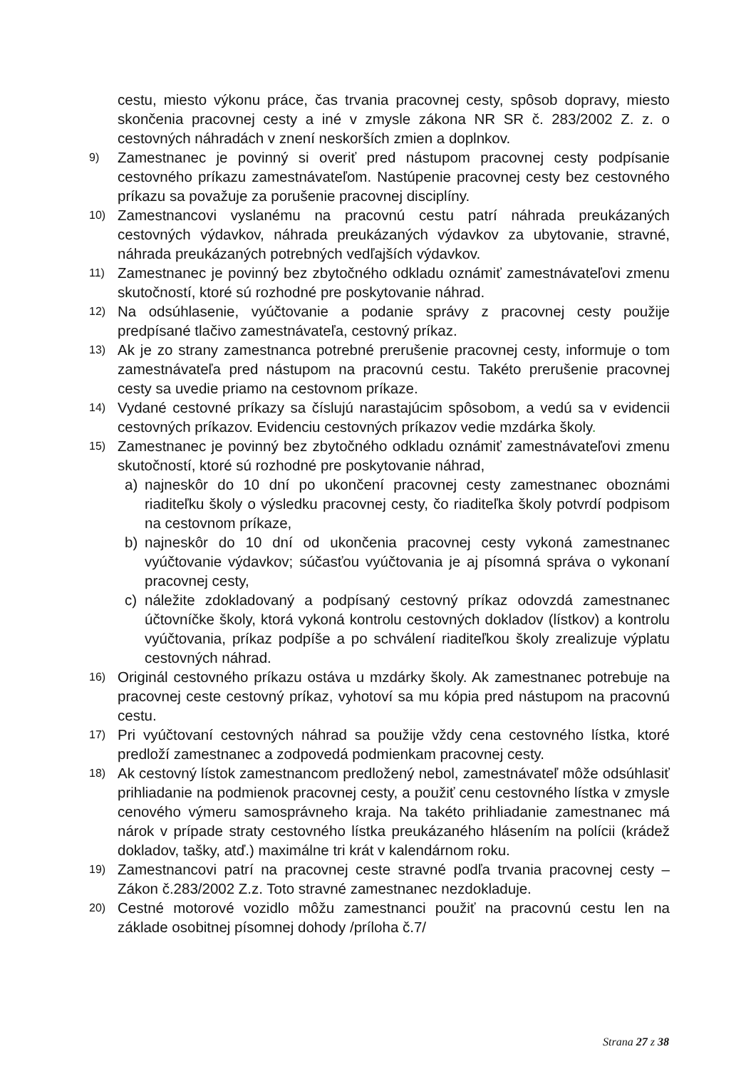cestu, miesto výkonu práce, čas trvania pracovnej cesty, spôsob dopravy, miesto skončenia pracovnej cesty a iné v zmysle zákona NR SR č. 283/2002 Z. z. o cestovných náhradách v znení neskorších zmien a doplnkov.
9) Zamestnanec je povinný si overiť pred nástupom pracovnej cesty podpísanie cestovného príkazu zamestnávateľom. Nastúpenie pracovnej cesty bez cestovného príkazu sa považuje za porušenie pracovnej disciplíny.
10) Zamestnancovi vyslanému na pracovnú cestu patrí náhrada preukázaných cestovných výdavkov, náhrada preukázaných výdavkov za ubytovanie, stravné, náhrada preukázaných potrebných vedľajších výdavkov.
11) Zamestnanec je povinný bez zbytočného odkladu oznámiť zamestnávateľovi zmenu skutočností, ktoré sú rozhodné pre poskytovanie náhrad.
12) Na odsúhlasenie, vyúčtovanie a podanie správy z pracovnej cesty použije predpísané tlačivo zamestnávateľa, cestovný príkaz.
13) Ak je zo strany zamestnanca potrebné prerušenie pracovnej cesty, informuje o tom zamestnávateľa pred nástupom na pracovnú cestu. Takéto prerušenie pracovnej cesty sa uvedie priamo na cestovnom príkaze.
14) Vydané cestovné príkazy sa číslujú narastajúcim spôsobom, a vedú sa v evidencii cestovných príkazov. Evidenciu cestovných príkazov vedie mzdárka školy.
15) Zamestnanec je povinný bez zbytočného odkladu oznámiť zamestnávateľovi zmenu skutočností, ktoré sú rozhodné pre poskytovanie náhrad,
a) najneskôr do 10 dní po ukončení pracovnej cesty zamestnanec oboznámi riaditeľku školy o výsledku pracovnej cesty, čo riaditeľka školy potvrdí podpisom na cestovnom príkaze,
b) najneskôr do 10 dní od ukončenia pracovnej cesty vykoná zamestnanec vyúčtovanie výdavkov; súčasťou vyúčtovania je aj písomná správa o vykonaní pracovnej cesty,
c) náležite zdokladovaný a podpísaný cestovný príkaz odovzdá zamestnanec účtovníčke školy, ktorá vykoná kontrolu cestovných dokladov (lístkov) a kontrolu vyúčtovania, príkaz podpíše a po schválení riaditeľkou školy zrealizuje výplatu cestovných náhrad.
16) Originál cestovného príkazu ostáva u mzdárky školy. Ak zamestnanec potrebuje na pracovnej ceste cestovný príkaz, vyhotoví sa mu kópia pred nástupom na pracovnú cestu.
17) Pri vyúčtovaní cestovných náhrad sa použije vždy cena cestovného lístka, ktoré predloží zamestnanec a zodpovedá podmienkam pracovnej cesty.
18) Ak cestovný lístok zamestnancom predložený nebol, zamestnávateľ môže odsúhlasiť prihliadanie na podmienok pracovnej cesty, a použiť cenu cestovného lístka v zmysle cenového výmeru samosprávneho kraja. Na takéto prihliadanie zamestnanec má nárok v prípade straty cestovného lístka preukázaného hlásením na polícii (krádež dokladov, tašky, atď.) maximálne tri krát v kalendárnom roku.
19) Zamestnancovi patrí na pracovnej ceste stravné podľa trvania pracovnej cesty – Zákon č.283/2002 Z.z. Toto stravné zamestnanec nezdokladuje.
20) Cestné motorové vozidlo môžu zamestnanci použiť na pracovnú cestu len na základe osobitnej písomnej dohody /príloha č.7/
Strana 27 z 38